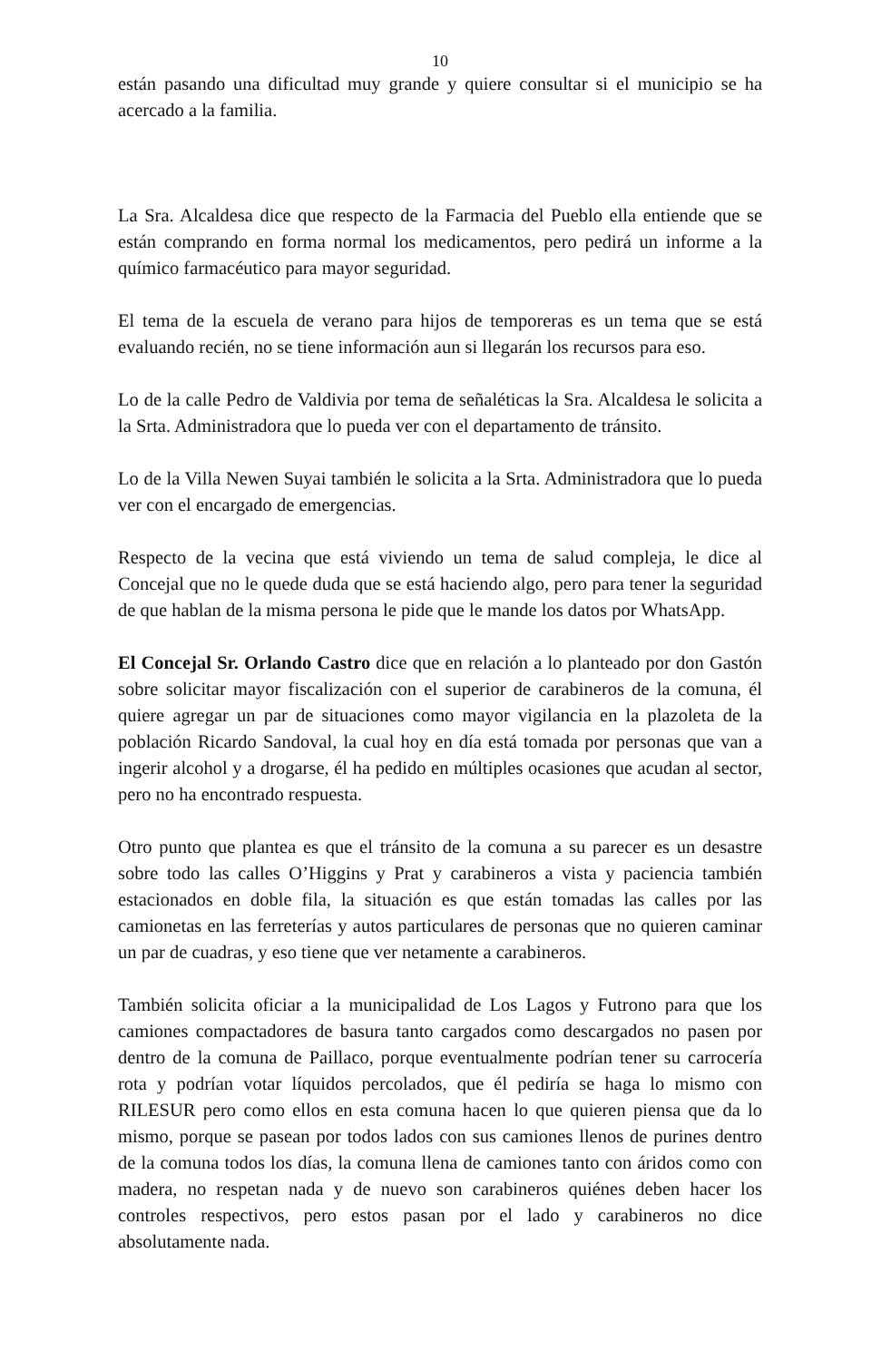10
están pasando una dificultad muy grande y quiere consultar si el municipio se ha acercado a la familia.
La Sra. Alcaldesa dice que respecto de la Farmacia del Pueblo ella entiende que se están comprando en forma normal los medicamentos, pero pedirá un informe a la químico farmacéutico para mayor seguridad.
El tema de la escuela de verano para hijos de temporeras es un tema que se está evaluando recién, no se tiene información aun si llegarán los recursos para eso.
Lo de la calle Pedro de Valdivia por tema de señaléticas la Sra. Alcaldesa le solicita a la Srta. Administradora que lo pueda ver con el departamento de tránsito.
Lo de la Villa Newen Suyai también le solicita a la Srta. Administradora que lo pueda ver con el encargado de emergencias.
Respecto de la vecina que está viviendo un tema de salud compleja, le dice al Concejal que no le quede duda que se está haciendo algo, pero para tener la seguridad de que hablan de la misma persona le pide que le mande los datos por WhatsApp.
El Concejal Sr. Orlando Castro dice que en relación a lo planteado por don Gastón sobre solicitar mayor fiscalización con el superior de carabineros de la comuna, él quiere agregar un par de situaciones como mayor vigilancia en la plazoleta de la población Ricardo Sandoval, la cual hoy en día está tomada por personas que van a ingerir alcohol y a drogarse, él ha pedido en múltiples ocasiones que acudan al sector, pero no ha encontrado respuesta.
Otro punto que plantea es que el tránsito de la comuna a su parecer es un desastre sobre todo las calles O’Higgins y Prat y carabineros a vista y paciencia también estacionados en doble fila, la situación es que están tomadas las calles por las camionetas en las ferreterías y autos particulares de personas que no quieren caminar un par de cuadras, y eso tiene que ver netamente a carabineros.
También solicita oficiar a la municipalidad de Los Lagos y Futrono para que los camiones compactadores de basura tanto cargados como descargados no pasen por dentro de la comuna de Paillaco, porque eventualmente podrían tener su carrocería rota y podrían votar líquidos percolados, que él pediría se haga lo mismo con RILESUR pero como ellos en esta comuna hacen lo que quieren piensa que da lo mismo, porque se pasean por todos lados con sus camiones llenos de purines dentro de la comuna todos los días, la comuna llena de camiones tanto con áridos como con madera, no respetan nada y de nuevo son carabineros quiénes deben hacer los controles respectivos, pero estos pasan por el lado y carabineros no dice absolutamente nada.